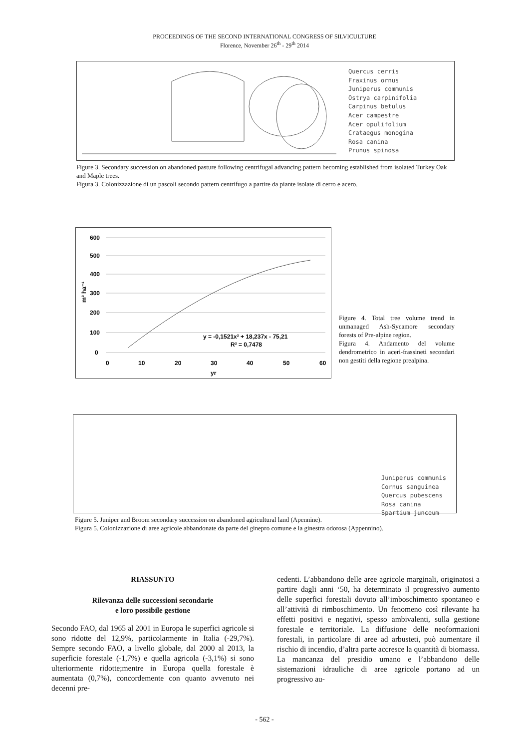PROCEEDINGS OF THE SECOND INTERNATIONAL CONGRESS OF SILVICULTURE
Florence, November 26<sup>th</sup> - 29<sup>th</sup> 2014
Quercus cerris
Fraxinus ornus
Juniperus communis
Ostrya carpinifolia
Carpinus betulus
Acer campestre
Acer opulifolium
Crataegus monogina
Rosa canina
Prunus spinosa
Figure 3. Secondary succession on abandoned pasture following centrifugal advancing pattern becoming established from isolated Turkey Oak and Maple trees.
Figura 3. Colonizzazione di un pascoli secondo pattern centrifugo a partire da piante isolate di cerro e acero.
600
500
400
300
200
100
0
0
10
20
30
40
50
60
yr
m³ ha⁻¹
y = -0,1521x² + 18,237x - 75,21
R² = 0,7478
Figure 4. Total tree volume trend in unmanaged Ash-Sycamore secondary forests of Pre-alpine region.
Figura 4. Andamento del volume dendrometrico in aceri-frassineti secondari non gestiti della regione prealpina.
Juniperus communis
Cornus sanguinea
Quercus pubescens
Rosa canina
Spartium junceum
Figure 5. Juniper and Broom secondary succession on abandoned agricultural land (Apennine).
Figura 5. Colonizzazione di aree agricole abbandonate da parte del ginepro comune e la ginestra odorosa (Appennino).
RIASSUNTO
Rilevanza delle successioni secondarie
e loro possibile gestione
Secondo FAO, dal 1965 al 2001 in Europa le superfici agricole si sono ridotte del 12,9%, particolarmente in Italia (-29,7%). Sempre secondo FAO, a livello globale, dal 2000 al 2013, la superficie forestale (-1,7%) e quella agricola (-3,1%) si sono ulteriormente ridotte;mentre in Europa quella forestale è aumentata (0,7%), concordemente con quanto avvenuto nei decenni pre-
cedenti. L’abbandono delle aree agricole marginali, originatosi a partire dagli anni ‘50, ha determinato il progressivo aumento delle superfici forestali dovuto all’imboschimento spontaneo e all’attività di rimboschimento. Un fenomeno così rilevante ha effetti positivi e negativi, spesso ambivalenti, sulla gestione forestale e territoriale. La diffusione delle neoformazioni forestali, in particolare di aree ad arbusteti, può aumentare il rischio di incendio, d’altra parte accresce la quantità di biomassa. La mancanza del presidio umano e l’abbandono delle sistemazioni idrauliche di aree agricole portano ad un progressivo au-
- 562 -